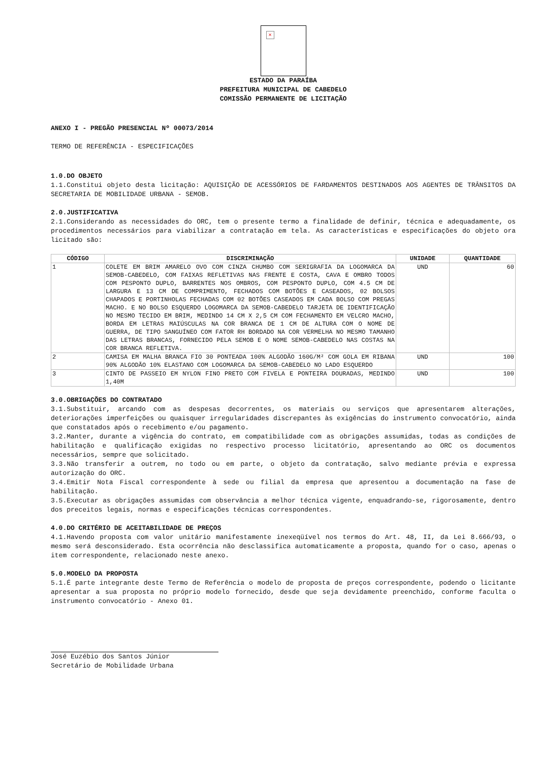×
ESTADO DA PARAÍBA
PREFEITURA MUNICIPAL DE CABEDELO
COMISSÃO PERMANENTE DE LICITAÇÃO
ANEXO I - PREGÃO PRESENCIAL Nº 00073/2014
TERMO DE REFERÊNCIA - ESPECIFICAÇÕES
1.0.DO OBJETO
1.1.Constitui objeto desta licitação: AQUISIÇÃO DE ACESSÓRIOS DE FARDAMENTOS DESTINADOS AOS AGENTES DE TRÂNSITOS DA SECRETARIA DE MOBILIDADE URBANA - SEMOB.
2.0.JUSTIFICATIVA
2.1.Considerando as necessidades do ORC, tem o presente termo a finalidade de definir, técnica e adequadamente, os procedimentos necessários para viabilizar a contratação em tela. As características e especificações do objeto ora licitado são:
| CÓDIGO | DISCRIMINAÇÃO | UNIDADE | QUANTIDADE |
| --- | --- | --- | --- |
| 1 | COLETE EM BRIM AMARELO OVO COM CINZA CHUMBO COM SERIGRAFIA DA LOGOMARCA DA SEMOB-CABEDELO, COM FAIXAS REFLETIVAS NAS FRENTE E COSTA, CAVA E OMBRO TODOS COM PESPONTO DUPLO, BARRENTES NOS OMBROS, COM PESPONTO DUPLO, COM 4.5 CM DE LARGURA E 13 CM DE COMPRIMENTO, FECHADOS COM BOTÕES E CASEADOS, 02 BOLSOS CHAPADOS E PORTINHOLAS FECHADAS COM 02 BOTÕES CASEADOS EM CADA BOLSO COM PREGAS MACHO. E NO BOLSO ESQUERDO LOGOMARCA DA SEMOB-CABEDELO TARJETA DE IDENTIFICAÇÃO NO MESMO TECIDO EM BRIM, MEDINDO 14 CM X 2,5 CM COM FECHAMENTO EM VELCRO MACHO, BORDA EM LETRAS MAIÚSCULAS NA COR BRANCA DE 1 CM DE ALTURA COM O NOME DE GUERRA, DE TIPO SANGUÍNEO COM FATOR RH BORDADO NA COR VERMELHA NO MESMO TAMANHO DAS LETRAS BRANCAS, FORNECIDO PELA SEMOB E O NOME SEMOB-CABEDELO NAS COSTAS NA COR BRANCA REFLETIVA. | UND | 60 |
| 2 | CAMISA EM MALHA BRANCA FIO 30 PONTEADA 100% ALGODÃO 160G/M² COM GOLA EM RIBANA 90% ALGODÃO 10% ELASTANO COM LOGOMARCA DA SEMOB-CABEDELO NO LADO ESQUERDO | UND | 100 |
| 3 | CINTO DE PASSEIO EM NYLON FINO PRETO COM FIVELA E PONTEIRA DOURADAS, MEDINDO 1,40M | UND | 100 |
3.0.OBRIGAÇÕES DO CONTRATADO
3.1.Substituir, arcando com as despesas decorrentes, os materiais ou serviços que apresentarem alterações, deteriorações imperfeições ou quaisquer irregularidades discrepantes às exigências do instrumento convocatório, ainda que constatados após o recebimento e/ou pagamento.
3.2.Manter, durante a vigência do contrato, em compatibilidade com as obrigações assumidas, todas as condições de habilitação e qualificação exigidas no respectivo processo licitatório, apresentando ao ORC os documentos necessários, sempre que solicitado.
3.3.Não transferir a outrem, no todo ou em parte, o objeto da contratação, salvo mediante prévia e expressa autorização do ORC.
3.4.Emitir Nota Fiscal correspondente à sede ou filial da empresa que apresentou a documentação na fase de habilitação.
3.5.Executar as obrigações assumidas com observância a melhor técnica vigente, enquadrando-se, rigorosamente, dentro dos preceitos legais, normas e especificações técnicas correspondentes.
4.0.DO CRITÉRIO DE ACEITABILIDADE DE PREÇOS
4.1.Havendo proposta com valor unitário manifestamente inexeqüível nos termos do Art. 48, II, da Lei 8.666/93, o mesmo será desconsiderado. Esta ocorrência não desclassifica automaticamente a proposta, quando for o caso, apenas o item correspondente, relacionado neste anexo.
5.0.MODELO DA PROPOSTA
5.1.É parte integrante deste Termo de Referência o modelo de proposta de preços correspondente, podendo o licitante apresentar a sua proposta no próprio modelo fornecido, desde que seja devidamente preenchido, conforme faculta o instrumento convocatório - Anexo 01.
José Euzébio dos Santos Júnior
Secretário de Mobilidade Urbana